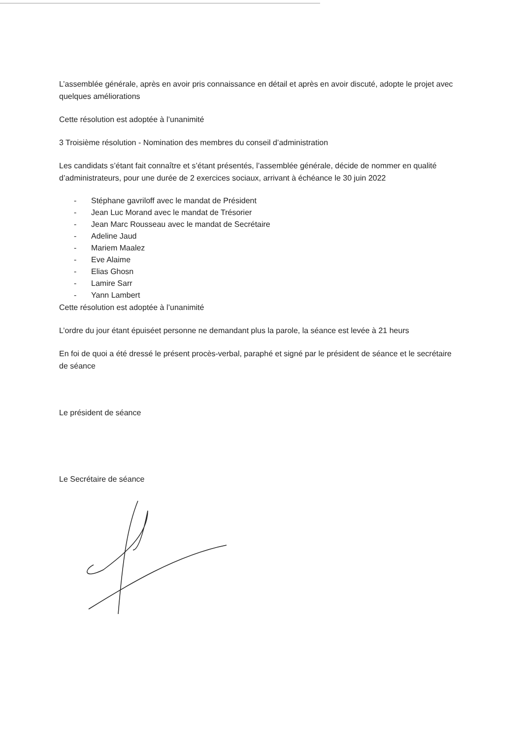L’assemblée générale, après en avoir pris connaissance en détail et après en avoir discuté, adopte le projet avec quelques améliorations
Cette résolution est adoptée à l’unanimité
3 Troisième résolution - Nomination des membres du conseil d’administration
Les candidats s’étant fait connaître et s’étant présentés, l’assemblée générale, décide de nommer en qualité d’administrateurs, pour une durée de 2 exercices sociaux, arrivant à échéance le 30 juin 2022
- Stéphane gavriloff avec le mandat de Président
- Jean Luc Morand avec le mandat de Trésorier
- Jean Marc Rousseau avec le mandat de Secrétaire
- Adeline Jaud
- Mariem Maalez
- Eve Alaime
- Elias Ghosn
- Lamire Sarr
- Yann Lambert
Cette résolution est adoptée à l’unanimité
L’ordre du jour étant épuiséet personne ne demandant plus la parole, la séance est levée à 21 heurs
En foi de quoi a été dressé le présent procès-verbal, paraphé et signé par le président de séance et le secrétaire de séance
Le président de séance
Le Secrétaire de séance